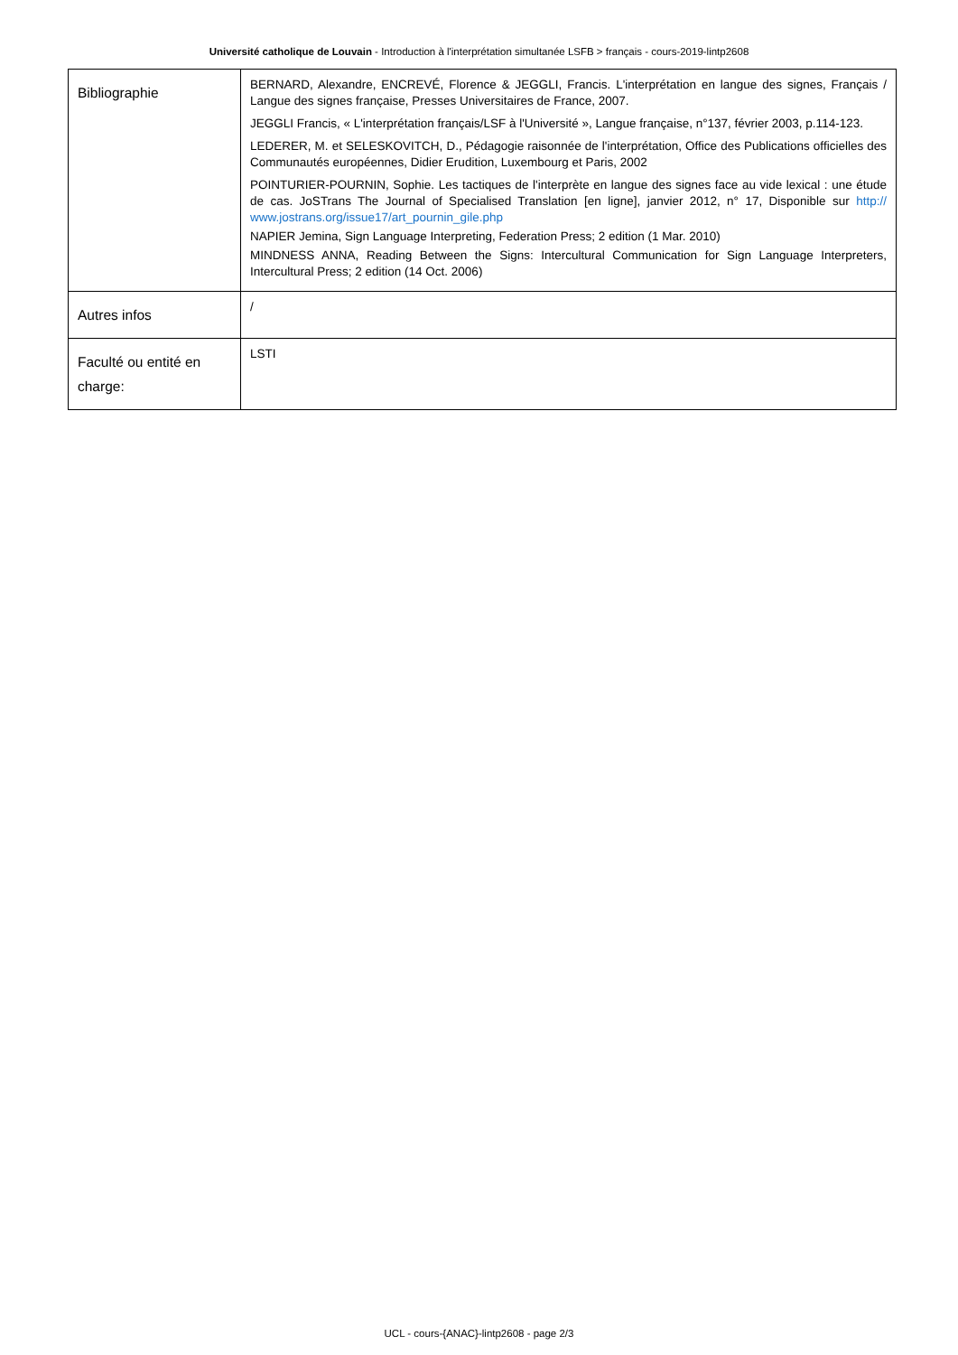Université catholique de Louvain - Introduction à l'interprétation simultanée LSFB > français - cours-2019-lintp2608
| Bibliographie | BERNARD, Alexandre, ENCREVÉ, Florence & JEGGLI, Francis. L'interprétation en langue des signes, Français / Langue des signes française, Presses Universitaires de France, 2007. JEGGLI Francis, « L'interprétation français/LSF à l'Université », Langue française, n°137, février 2003, p.114-123. LEDERER, M. et SELESKOVITCH, D., Pédagogie raisonnée de l'interprétation, Office des Publications officielles des Communautés européennes, Didier Erudition, Luxembourg et Paris, 2002 POINTURIER-POURNIN, Sophie. Les tactiques de l'interprète en langue des signes face au vide lexical : une étude de cas. JoSTrans The Journal of Specialised Translation [en ligne], janvier 2012, n° 17, Disponible sur http:// www.jostrans.org/issue17/art_pournin_gile.php NAPIER Jemina, Sign Language Interpreting, Federation Press; 2 edition (1 Mar. 2010) MINDNESS ANNA, Reading Between the Signs: Intercultural Communication for Sign Language Interpreters, Intercultural Press; 2 edition (14 Oct. 2006) |
| Autres infos | / |
| Faculté ou entité en charge: | LSTI |
UCL - cours-{ANAC}-lintp2608 - page 2/3